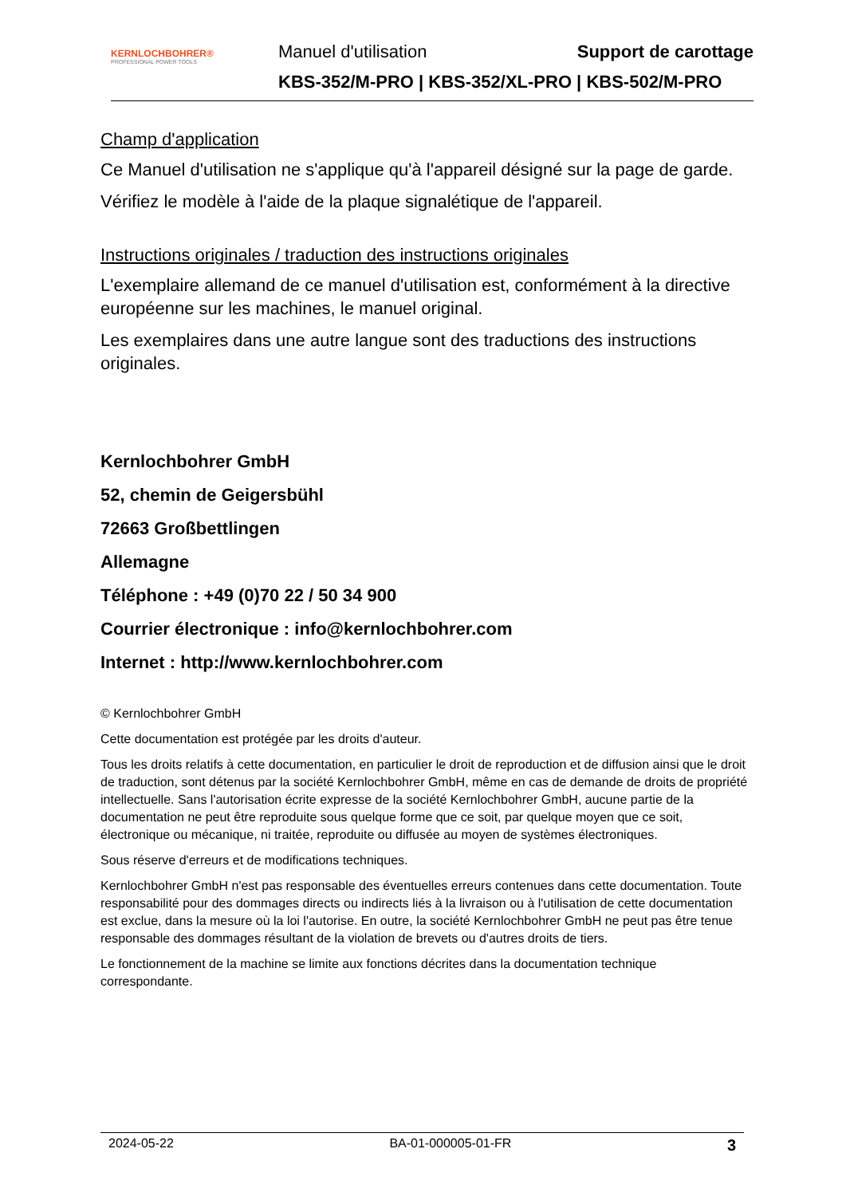KERNLOCHBOHRER®
PROFESSIONAL POWER TOOLS
Manuel d'utilisation Support de carottage
KBS-352/M-PRO | KBS-352/XL-PRO | KBS-502/M-PRO
Champ d'application
Ce Manuel d'utilisation ne s'applique qu'à l'appareil désigné sur la page de garde.
Vérifiez le modèle à l'aide de la plaque signalétique de l'appareil.
Instructions originales / traduction des instructions originales
L'exemplaire allemand de ce manuel d'utilisation est, conformément à la directive européenne sur les machines, le manuel original.
Les exemplaires dans une autre langue sont des traductions des instructions originales.
Kernlochbohrer GmbH
52, chemin de Geigersbühl
72663 Großbettlingen
Allemagne
Téléphone : +49 (0)70 22 / 50 34 900
Courrier électronique : info@kernlochbohrer.com
Internet : http://www.kernlochbohrer.com
© Kernlochbohrer GmbH
Cette documentation est protégée par les droits d'auteur.
Tous les droits relatifs à cette documentation, en particulier le droit de reproduction et de diffusion ainsi que le droit de traduction, sont détenus par la société Kernlochbohrer GmbH, même en cas de demande de droits de propriété intellectuelle. Sans l'autorisation écrite expresse de la société Kernlochbohrer GmbH, aucune partie de la documentation ne peut être reproduite sous quelque forme que ce soit, par quelque moyen que ce soit, électronique ou mécanique, ni traitée, reproduite ou diffusée au moyen de systèmes électroniques.
Sous réserve d'erreurs et de modifications techniques.
Kernlochbohrer GmbH n'est pas responsable des éventuelles erreurs contenues dans cette documentation. Toute responsabilité pour des dommages directs ou indirects liés à la livraison ou à l'utilisation de cette documentation est exclue, dans la mesure où la loi l'autorise. En outre, la société Kernlochbohrer GmbH ne peut pas être tenue responsable des dommages résultant de la violation de brevets ou d'autres droits de tiers.
Le fonctionnement de la machine se limite aux fonctions décrites dans la documentation technique correspondante.
2024-05-22 BA-01-000005-01-FR 3